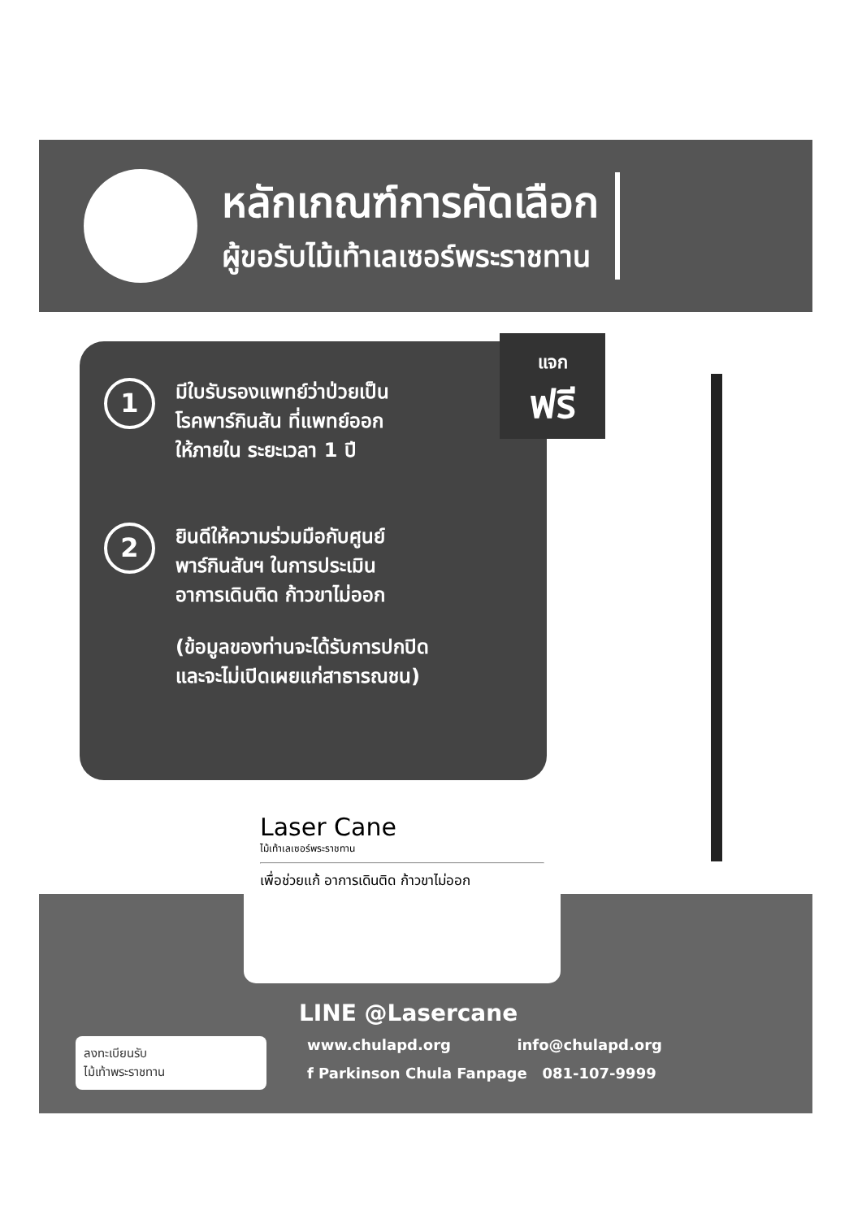หลักเกณฑ์การคัดเลือก
ผู้ขอรับไม้เท้าเลเซอร์พระราชทาน
1
มีใบรับรองแพทย์ว่าป่วยเป็น
โรคพาร์กินสัน ที่แพทย์ออก
ให้ภายใน ระยะเวลา 1 ปี
2
ยินดีให้ความร่วมมือกับศูนย์
พาร์กินสันฯ ในการประเมิน
อาการเดินติด ก้าวขาไม่ออก
(ข้อมูลของท่านจะได้รับการปกปิด
และจะไม่เปิดเผยแก่สาธารณชน)
แจก
ฟรี
Laser Cane
ไม้เท้าเลเซอร์พระราชทาน
เพื่อช่วยแก้ อาการเดินติด ก้าวขาไม่ออก
LINE @Lasercane
www.chulapd.org info@chulapd.org
f Parkinson Chula Fanpage 081-107-9999
ลงทะเบียนรับ
ไม้เท้าพระราชทาน